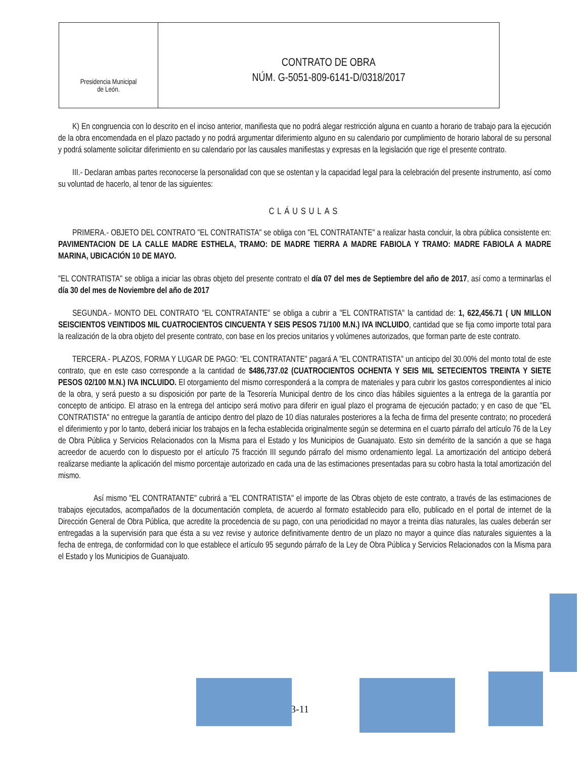Presidencia Municipal
de León.
CONTRATO DE OBRA
NÚM. G-5051-809-6141-D/0318/2017
K) En congruencia con lo descrito en el inciso anterior, manifiesta que no podrá alegar restricción alguna en cuanto a horario de trabajo para la ejecución de la obra encomendada en el plazo pactado y no podrá argumentar diferimiento alguno en su calendario por cumplimiento de horario laboral de su personal y podrá solamente solicitar diferimiento en su calendario por las causales manifiestas y expresas en la legislación que rige el presente contrato.
III.- Declaran ambas partes reconocerse la personalidad con que se ostentan y la capacidad legal para la celebración del presente instrumento, así como su voluntad de hacerlo, al tenor de las siguientes:
CLÁUSULAS
PRIMERA.- OBJETO DEL CONTRATO "EL CONTRATISTA" se obliga con "EL CONTRATANTE" a realizar hasta concluir, la obra pública consistente en: PAVIMENTACION DE LA CALLE MADRE ESTHELA, TRAMO: DE MADRE TIERRA A MADRE FABIOLA Y TRAMO: MADRE FABIOLA A MADRE MARINA, UBICACIÓN 10 DE MAYO.
"EL CONTRATISTA" se obliga a iniciar las obras objeto del presente contrato el día 07 del mes de Septiembre del año de 2017, así como a terminarlas el día 30 del mes de Noviembre del año de 2017
SEGUNDA.- MONTO DEL CONTRATO "EL CONTRATANTE" se obliga a cubrir a "EL CONTRATISTA" la cantidad de: 1, 622,456.71 ( UN MILLON SEISCIENTOS VEINTIDOS MIL CUATROCIENTOS CINCUENTA Y SEIS PESOS 71/100 M.N.) IVA INCLUIDO, cantidad que se fija como importe total para la realización de la obra objeto del presente contrato, con base en los precios unitarios y volúmenes autorizados, que forman parte de este contrato.
TERCERA.- PLAZOS, FORMA Y LUGAR DE PAGO: "EL CONTRATANTE" pagará A "EL CONTRATISTA" un anticipo del 30.00% del monto total de este contrato, que en este caso corresponde a la cantidad de $486,737.02 (CUATROCIENTOS OCHENTA Y SEIS MIL SETECIENTOS TREINTA Y SIETE PESOS 02/100 M.N.) IVA INCLUIDO. El otorgamiento del mismo corresponderá a la compra de materiales y para cubrir los gastos correspondientes al inicio de la obra, y será puesto a su disposición por parte de la Tesorería Municipal dentro de los cinco días hábiles siguientes a la entrega de la garantía por concepto de anticipo. El atraso en la entrega del anticipo será motivo para diferir en igual plazo el programa de ejecución pactado; y en caso de que "EL CONTRATISTA" no entregue la garantía de anticipo dentro del plazo de 10 días naturales posteriores a la fecha de firma del presente contrato; no procederá el diferimiento y por lo tanto, deberá iniciar los trabajos en la fecha establecida originalmente según se determina en el cuarto párrafo del artículo 76 de la Ley de Obra Pública y Servicios Relacionados con la Misma para el Estado y los Municipios de Guanajuato. Esto sin demérito de la sanción a que se haga acreedor de acuerdo con lo dispuesto por el artículo 75 fracción III segundo párrafo del mismo ordenamiento legal. La amortización del anticipo deberá realizarse mediante la aplicación del mismo porcentaje autorizado en cada una de las estimaciones presentadas para su cobro hasta la total amortización del mismo.
Así mismo "EL CONTRATANTE" cubrirá a "EL CONTRATISTA" el importe de las Obras objeto de este contrato, a través de las estimaciones de trabajos ejecutados, acompañados de la documentación completa, de acuerdo al formato establecido para ello, publicado en el portal de internet de la Dirección General de Obra Pública, que acredite la procedencia de su pago, con una periodicidad no mayor a treinta días naturales, las cuales deberán ser entregadas a la supervisión para que ésta a su vez revise y autorice definitivamente dentro de un plazo no mayor a quince días naturales siguientes a la fecha de entrega, de conformidad con lo que establece el artículo 95 segundo párrafo de la Ley de Obra Pública y Servicios Relacionados con la Misma para el Estado y los Municipios de Guanajuato.
3-11